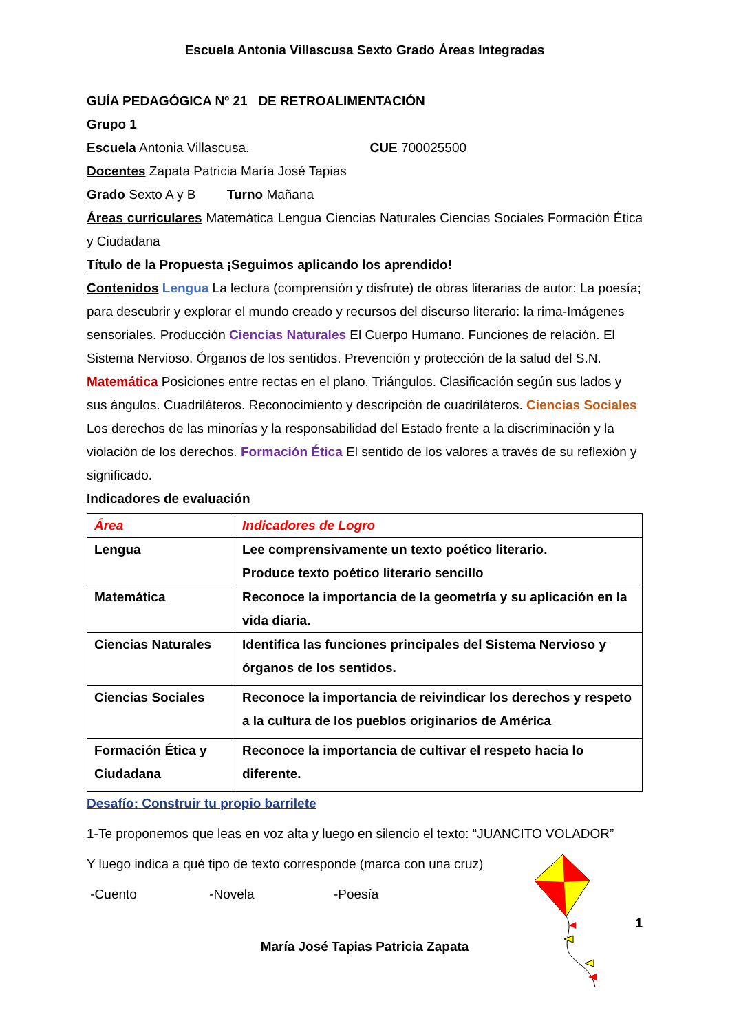Escuela Antonia Villascusa Sexto Grado Áreas Integradas
GUÍA PEDAGÓGICA Nº 21 DE RETROALIMENTACIÓN
Grupo 1
Escuela Antonia Villascusa. CUE 700025500
Docentes Zapata Patricia María José Tapias
Grado Sexto A y B Turno Mañana
Áreas curriculares Matemática Lengua Ciencias Naturales Ciencias Sociales Formación Ética y Ciudadana
Título de la Propuesta ¡Seguimos aplicando los aprendido!
Contenidos Lengua La lectura (comprensión y disfrute) de obras literarias de autor: La poesía; para descubrir y explorar el mundo creado y recursos del discurso literario: la rima-Imágenes sensoriales. Producción Ciencias Naturales El Cuerpo Humano. Funciones de relación. El Sistema Nervioso. Órganos de los sentidos. Prevención y protección de la salud del S.N. Matemática Posiciones entre rectas en el plano. Triángulos. Clasificación según sus lados y sus ángulos. Cuadriláteros. Reconocimiento y descripción de cuadriláteros. Ciencias Sociales Los derechos de las minorías y la responsabilidad del Estado frente a la discriminación y la violación de los derechos. Formación Ética El sentido de los valores a través de su reflexión y significado.
Indicadores de evaluación
| Área | Indicadores de Logro |
| Lengua | Lee comprensivamente un texto poético literario. Produce texto poético literario sencillo |
| Matemática | Reconoce la importancia de la geometría y su aplicación en la vida diaria. |
| Ciencias Naturales | Identifica las funciones principales del Sistema Nervioso y órganos de los sentidos. |
| Ciencias Sociales | Reconoce la importancia de reivindicar los derechos y respeto a la cultura de los pueblos originarios de América |
| Formación Ética y Ciudadana | Reconoce la importancia de cultivar el respeto hacia lo diferente. |
Desafío: Construir tu propio barrilete
1-Te proponemos que leas en voz alta y luego en silencio el texto: “JUANCITO VOLADOR”
Y luego indica a qué tipo de texto corresponde (marca con una cruz)
-Cuento -Novela -Poesía
1
María José Tapias Patricia Zapata